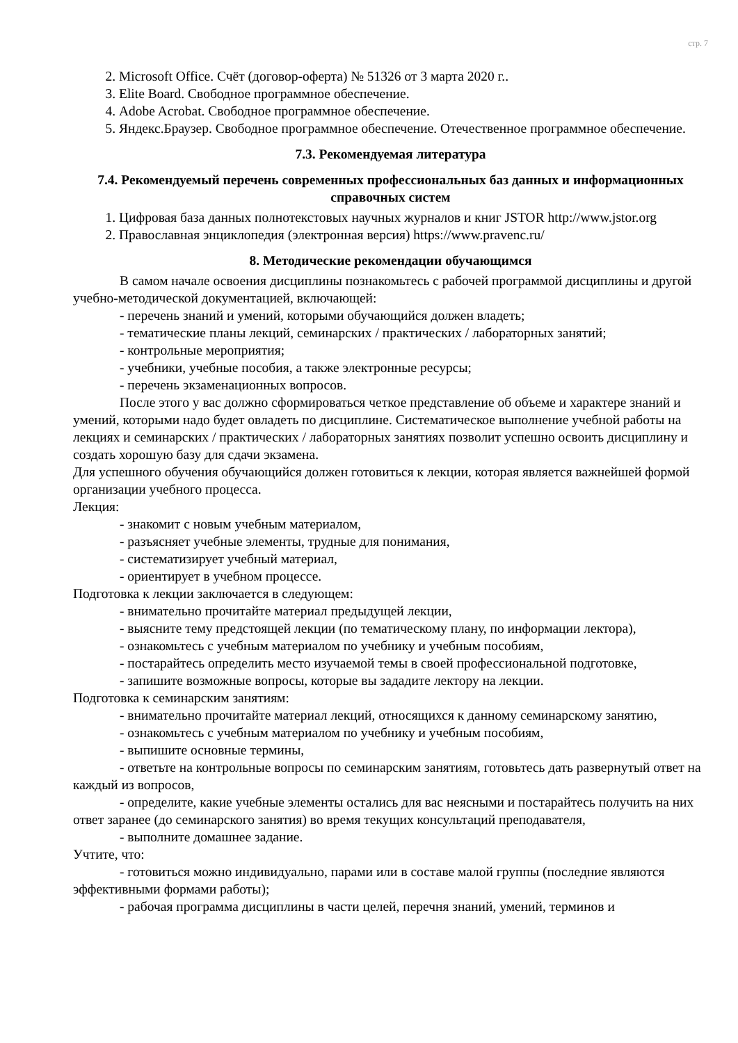стр. 7
2. Microsoft Office. Счёт (договор-оферта) № 51326 от 3 марта 2020 г..
3. Elite Board. Свободное программное обеспечение.
4. Adobe Acrobat. Свободное программное обеспечение.
5. Яндекс.Браузер. Свободное программное обеспечение. Отечественное программное обеспечение.
7.3. Рекомендуемая литература
7.4. Рекомендуемый перечень современных профессиональных баз данных и информационных справочных систем
1. Цифровая база данных полнотекстовых научных журналов и книг JSTOR http://www.jstor.org
2. Православная энциклопедия (электронная версия) https://www.pravenc.ru/
8. Методические рекомендации обучающимся
В самом начале освоения дисциплины познакомьтесь с рабочей программой дисциплины и другой учебно-методической документацией, включающей:
- перечень знаний и умений, которыми обучающийся должен владеть;
- тематические планы лекций, семинарских / практических / лабораторных занятий;
- контрольные мероприятия;
- учебники, учебные пособия, а также электронные ресурсы;
- перечень экзаменационных вопросов.
После этого у вас должно сформироваться четкое представление об объеме и характере знаний и умений, которыми надо будет овладеть по дисциплине. Систематическое выполнение учебной работы на лекциях и семинарских / практических / лабораторных занятиях позволит успешно освоить дисциплину и создать хорошую базу для сдачи экзамена.
Для успешного обучения обучающийся должен готовиться к лекции, которая является важнейшей формой организации учебного процесса.
Лекция:
- знакомит с новым учебным материалом,
- разъясняет учебные элементы, трудные для понимания,
- систематизирует учебный материал,
- ориентирует в учебном процессе.
Подготовка к лекции заключается в следующем:
- внимательно прочитайте материал предыдущей лекции,
- выясните тему предстоящей лекции (по тематическому плану, по информации лектора),
- ознакомьтесь с учебным материалом по учебнику и учебным пособиям,
- постарайтесь определить место изучаемой темы в своей профессиональной подготовке,
- запишите возможные вопросы, которые вы зададите лектору на лекции.
Подготовка к семинарским занятиям:
- внимательно прочитайте материал лекций, относящихся к данному семинарскому занятию,
- ознакомьтесь с учебным материалом по учебнику и учебным пособиям,
- выпишите основные термины,
- ответьте на контрольные вопросы по семинарским занятиям, готовьтесь дать развернутый ответ на каждый из вопросов,
- определите, какие учебные элементы остались для вас неясными и постарайтесь получить на них ответ заранее (до семинарского занятия) во время текущих консультаций преподавателя,
- выполните домашнее задание.
Учтите, что:
- готовиться можно индивидуально, парами или в составе малой группы (последние являются эффективными формами работы);
- рабочая программа дисциплины в части целей, перечня знаний, умений, терминов и